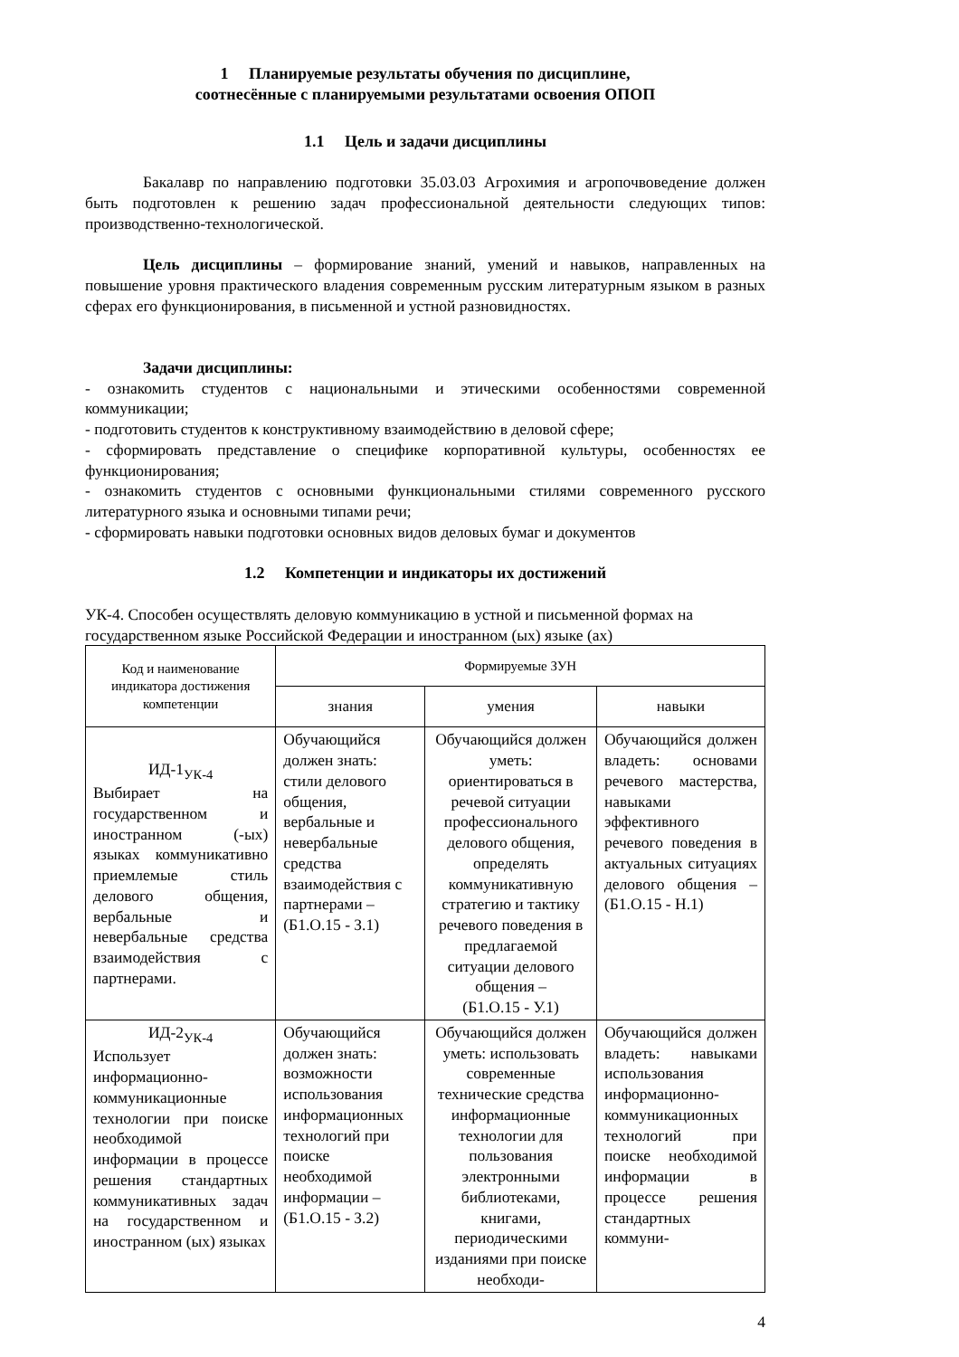1 Планируемые результаты обучения по дисциплине,
соотнесённые с планируемыми результатами освоения ОПОП
1.1 Цель и задачи дисциплины
Бакалавр по направлению подготовки 35.03.03 Агрохимия и агропочвоведение должен быть подготовлен к решению задач профессиональной деятельности следующих типов: производственно-технологической.
Цель дисциплины – формирование знаний, умений и навыков, направленных на повышение уровня практического владения современным русским литературным языком в разных сферах его функционирования, в письменной и устной разновидностях.
Задачи дисциплины:
- ознакомить студентов с национальными и этическими особенностями современной коммуникации;
- подготовить студентов к конструктивному взаимодействию в деловой сфере;
- сформировать представление о специфике корпоративной культуры, особенностях ее функционирования;
- ознакомить студентов с основными функциональными стилями современного русского литературного языка и основными типами речи;
- сформировать навыки подготовки основных видов деловых бумаг и документов
1.2 Компетенции и индикаторы их достижений
УК-4. Способен осуществлять деловую коммуникацию в устной и письменной формах на государственном языке Российской Федерации и иностранном (ых) языке (ах)
| Код и наименование индикатора достижения компетенции | Формируемые ЗУН | | |
| --- | --- | --- | --- |
| | знания | умения | навыки |
| ИД-1<sub>УК-4</sub> Выбирает на государственном и иностранном (-ых) языках коммуникативно приемлемые стиль делового общения, вербальные и невербальные средства взаимодействия с партнерами. | Обучающийся должен знать: стили делового общения, вербальные и невербальные средства взаимодействия с партнерами – (Б1.О.15 - З.1) | Обучающийся должен уметь: ориентироваться в речевой ситуации профессионального делового общения, определять коммуникативную стратегию и тактику речевого поведения в предлагаемой ситуации делового общения – (Б1.О.15 - У.1) | Обучающийся должен владеть: основами речевого мастерства, навыками эффективного речевого поведения в актуальных ситуациях делового общения – (Б1.О.15 - Н.1) |
| ИД-2<sub>УК-4</sub> Использует информационно-коммуникационные технологии при поиске необходимой информации в процессе решения стандартных коммуникативных задач на государственном и иностранном (ых) языках | Обучающийся должен знать: возможности использования информационных технологий при поиске необходимой информации – (Б1.О.15 - З.2) | Обучающийся должен уметь: использовать современные технические средства информационные технологии для пользования электронными библиотеками, книгами, периодическими изданиями при поиске необходи- | Обучающийся должен владеть: навыками использования информационно-коммуникационных технологий при поиске необходимой информации в процессе решения стандартных коммуни- |
4